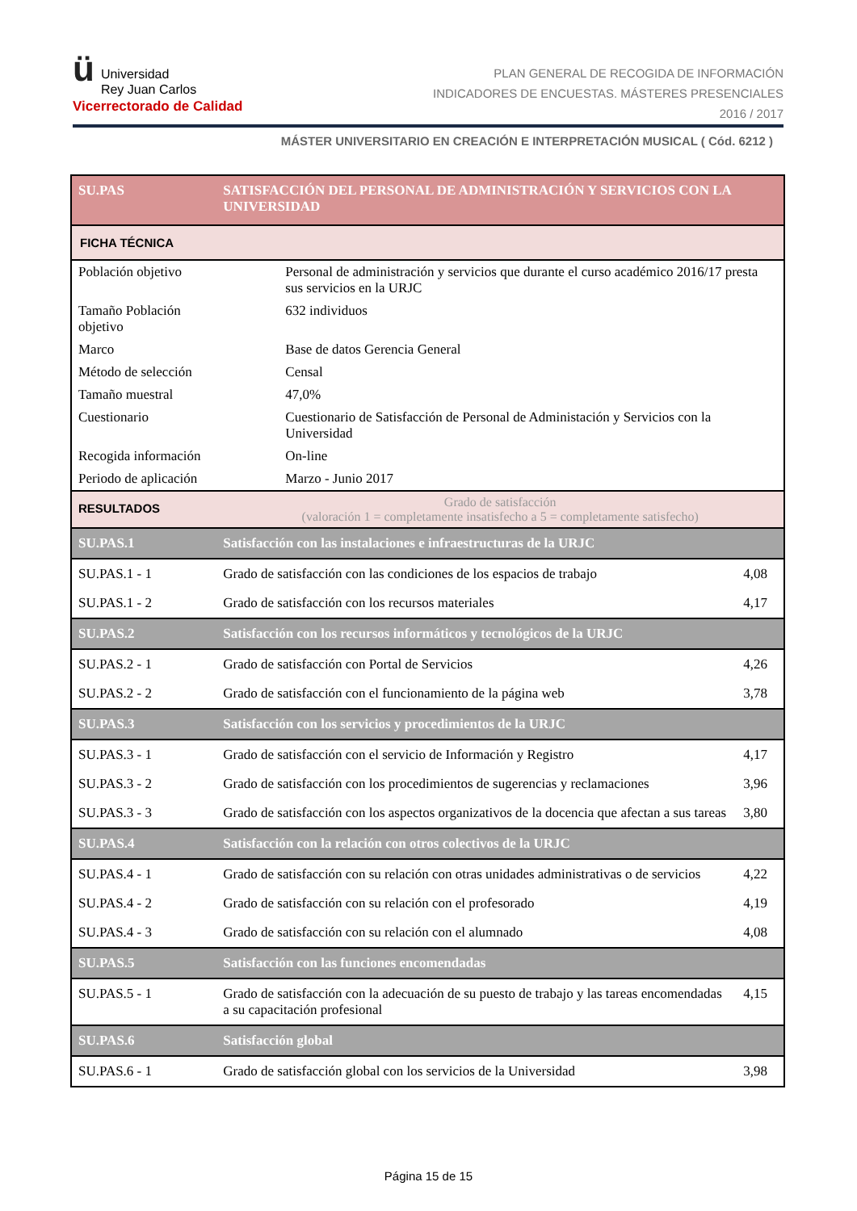ü Universidad
Rey Juan Carlos
Vicerrectorado de Calidad
PLAN GENERAL DE RECOGIDA DE INFORMACIÓN
INDICADORES DE ENCUESTAS. MÁSTERES PRESENCIALES
2016 / 2017
MÁSTER UNIVERSITARIO EN CREACIÓN E INTERPRETACIÓN MUSICAL ( Cód. 6212 )
| SU.PAS | SATISFACCIÓN DEL PERSONAL DE ADMINISTRACIÓN Y SERVICIOS CON LA UNIVERSIDAD | |
| FICHA TÉCNICA | | |
| Población objetivo | Personal de administración y servicios que durante el curso académico 2016/17 presta sus servicios en la URJC | |
| Tamaño Población objetivo | 632 individuos | |
| Marco | Base de datos Gerencia General | |
| Método de selección | Censal | |
| Tamaño muestral | 47,0% | |
| Cuestionario | Cuestionario de Satisfacción de Personal de Administación y Servicios con la Universidad | |
| Recogida información | On-line | |
| Periodo de aplicación | Marzo - Junio 2017 | |
| RESULTADOS | Grado de satisfacción (valoración 1 = completamente insatisfecho a 5 = completamente satisfecho) | |
| SU.PAS.1 | Satisfacción con las instalaciones e infraestructuras de la URJC | |
| SU.PAS.1 - 1 | Grado de satisfacción con las condiciones de los espacios de trabajo | 4,08 |
| SU.PAS.1 - 2 | Grado de satisfacción con los recursos materiales | 4,17 |
| SU.PAS.2 | Satisfacción con los recursos informáticos y tecnológicos de la URJC | |
| SU.PAS.2 - 1 | Grado de satisfacción con Portal de Servicios | 4,26 |
| SU.PAS.2 - 2 | Grado de satisfacción con el funcionamiento de la página web | 3,78 |
| SU.PAS.3 | Satisfacción con los servicios y procedimientos de la URJC | |
| SU.PAS.3 - 1 | Grado de satisfacción con el servicio de Información y Registro | 4,17 |
| SU.PAS.3 - 2 | Grado de satisfacción con los procedimientos de sugerencias y reclamaciones | 3,96 |
| SU.PAS.3 - 3 | Grado de satisfacción con los aspectos organizativos de la docencia que afectan a sus tareas | 3,80 |
| SU.PAS.4 | Satisfacción con la relación con otros colectivos de la URJC | |
| SU.PAS.4 - 1 | Grado de satisfacción con su relación con otras unidades administrativas o de servicios | 4,22 |
| SU.PAS.4 - 2 | Grado de satisfacción con su relación con el profesorado | 4,19 |
| SU.PAS.4 - 3 | Grado de satisfacción con su relación con el alumnado | 4,08 |
| SU.PAS.5 | Satisfacción con las funciones encomendadas | |
| SU.PAS.5 - 1 | Grado de satisfacción con la adecuación de su puesto de trabajo y las tareas encomendadas a su capacitación profesional | 4,15 |
| SU.PAS.6 | Satisfacción global | |
| SU.PAS.6 - 1 | Grado de satisfacción global con los servicios de la Universidad | 3,98 |
Página 15 de 15